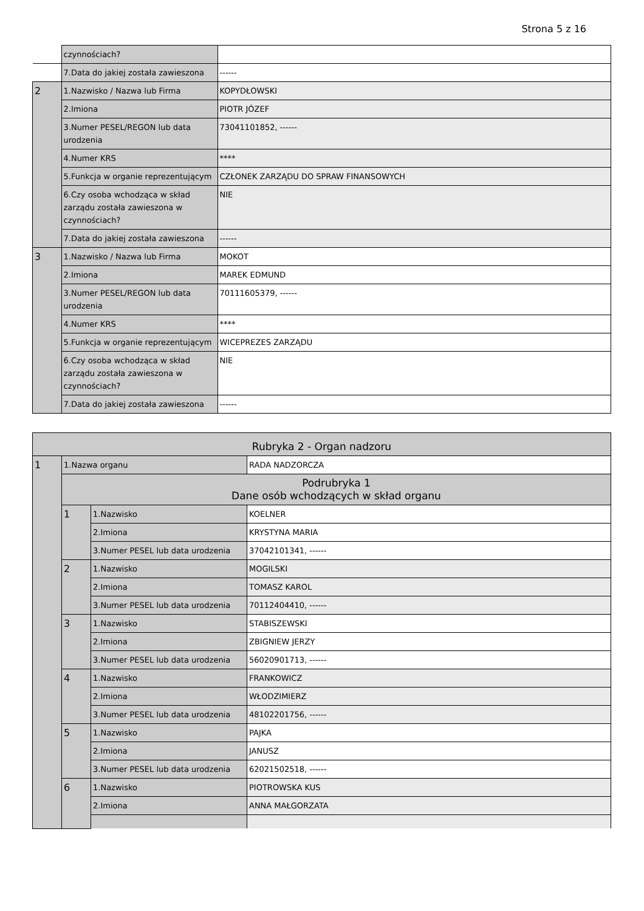Strona 5 z 16
| | czynnościach? | |
| | 7.Data do jakiej została zawieszona | ------ |
| 2 | 1.Nazwisko / Nazwa lub Firma | KOPYDŁOWSKI |
| | 2.Imiona | PIOTR JÓZEF |
| | 3.Numer PESEL/REGON lub data urodzenia | 73041101852, ------ |
| | 4.Numer KRS | **** |
| | 5.Funkcja w organie reprezentującym | CZŁONEK ZARZĄDU DO SPRAW FINANSOWYCH |
| | 6.Czy osoba wchodząca w skład zarządu została zawieszona w czynnościach? | NIE |
| | 7.Data do jakiej została zawieszona | ------ |
| 3 | 1.Nazwisko / Nazwa lub Firma | MOKOT |
| | 2.Imiona | MAREK EDMUND |
| | 3.Numer PESEL/REGON lub data urodzenia | 70111605379, ------ |
| | 4.Numer KRS | **** |
| | 5.Funkcja w organie reprezentującym | WICEPREZES ZARZĄDU |
| | 6.Czy osoba wchodząca w skład zarządu została zawieszona w czynnościach? | NIE |
| | 7.Data do jakiej została zawieszona | ------ |
| Rubryka 2 - Organ nadzoru | | | |
| 1 | 1.Nazwa organu | | RADA NADZORCZA |
| | Podrubryka 1 Dane osób wchodzących w skład organu | | |
| | 1 | 1.Nazwisko | KOELNER |
| | | 2.Imiona | KRYSTYNA MARIA |
| | | 3.Numer PESEL lub data urodzenia | 37042101341, ------ |
| | 2 | 1.Nazwisko | MOGILSKI |
| | | 2.Imiona | TOMASZ KAROL |
| | | 3.Numer PESEL lub data urodzenia | 70112404410, ------ |
| | 3 | 1.Nazwisko | STABISZEWSKI |
| | | 2.Imiona | ZBIGNIEW JERZY |
| | | 3.Numer PESEL lub data urodzenia | 56020901713, ------ |
| | 4 | 1.Nazwisko | FRANKOWICZ |
| | | 2.Imiona | WŁODZIMIERZ |
| | | 3.Numer PESEL lub data urodzenia | 48102201756, ------ |
| | 5 | 1.Nazwisko | PAJKA |
| | | 2.Imiona | JANUSZ |
| | | 3.Numer PESEL lub data urodzenia | 62021502518, ------ |
| | 6 | 1.Nazwisko | PIOTROWSKA KUS |
| | | 2.Imiona | ANNA MAŁGORZATA |